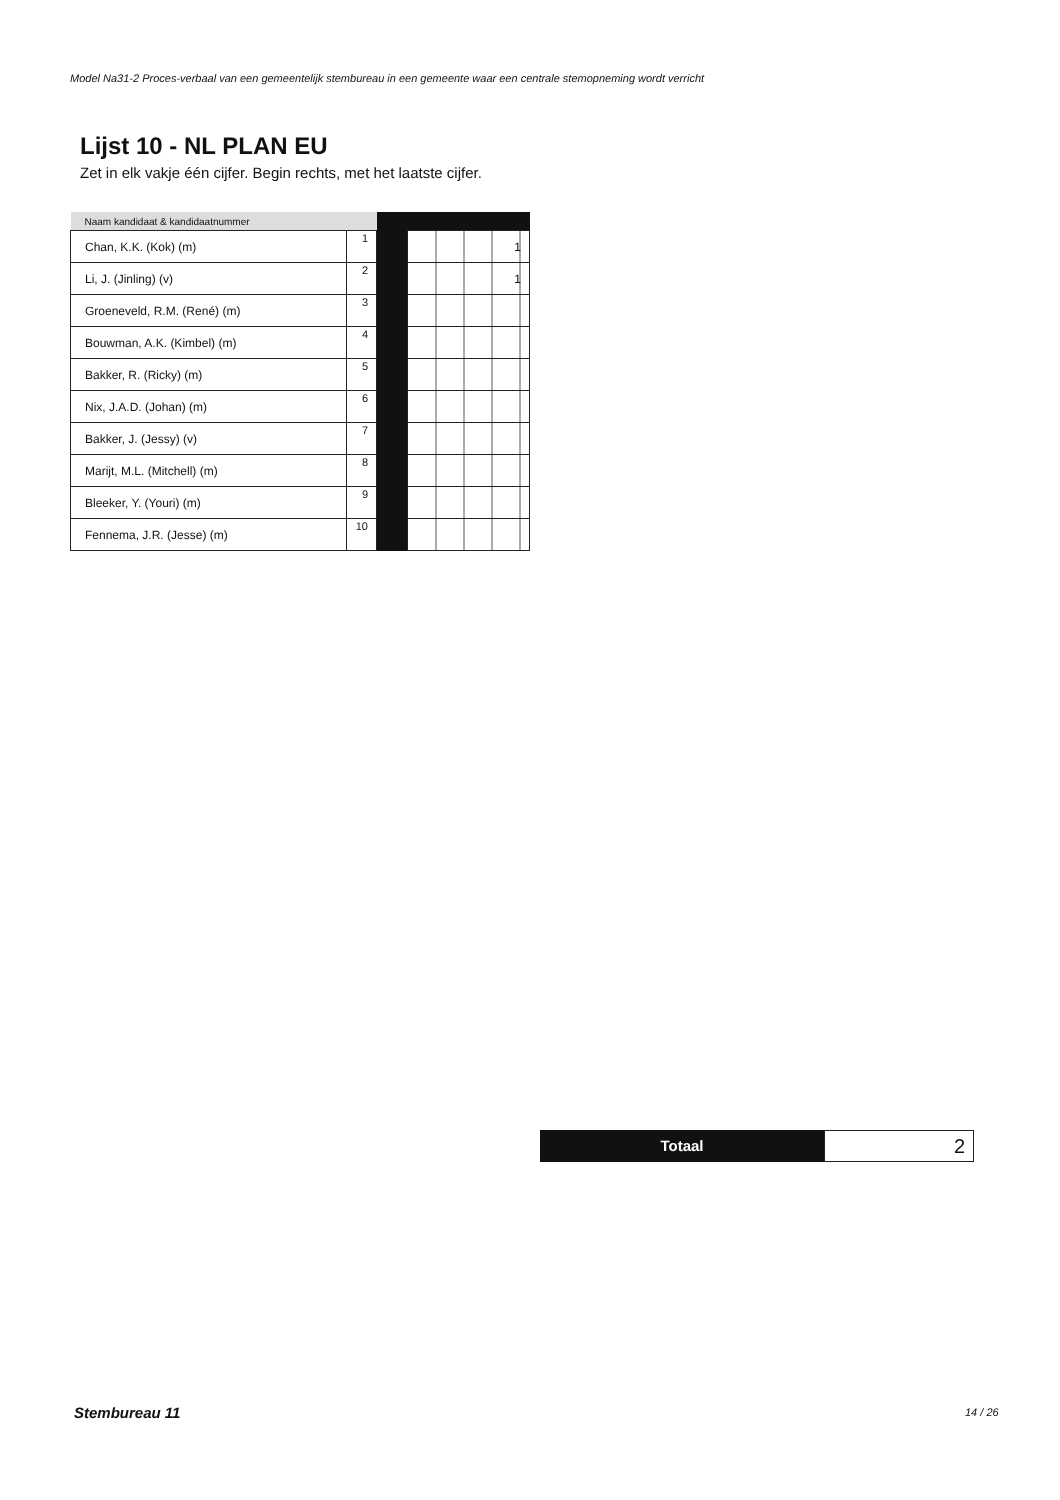Model Na31-2 Proces-verbaal van een gemeentelijk stembureau in een gemeente waar een centrale stemopneming wordt verricht
Lijst 10 - NL PLAN EU
Zet in elk vakje één cijfer. Begin rechts, met het laatste cijfer.
| Naam kandidaat & kandidaatnummer | | | |
| --- | --- | --- | --- |
| Chan, K.K. (Kok) (m) | 1 | | 1 |
| Li, J. (Jinling) (v) | 2 | | 1 |
| Groeneveld, R.M. (René) (m) | 3 | | |
| Bouwman, A.K. (Kimbel) (m) | 4 | | |
| Bakker, R. (Ricky) (m) | 5 | | |
| Nix, J.A.D. (Johan) (m) | 6 | | |
| Bakker, J. (Jessy) (v) | 7 | | |
| Marijt, M.L. (Mitchell) (m) | 8 | | |
| Bleeker, Y. (Youri) (m) | 9 | | |
| Fennema, J.R. (Jesse) (m) | 10 | | |
Totaal
2
Stembureau 11 14 / 26